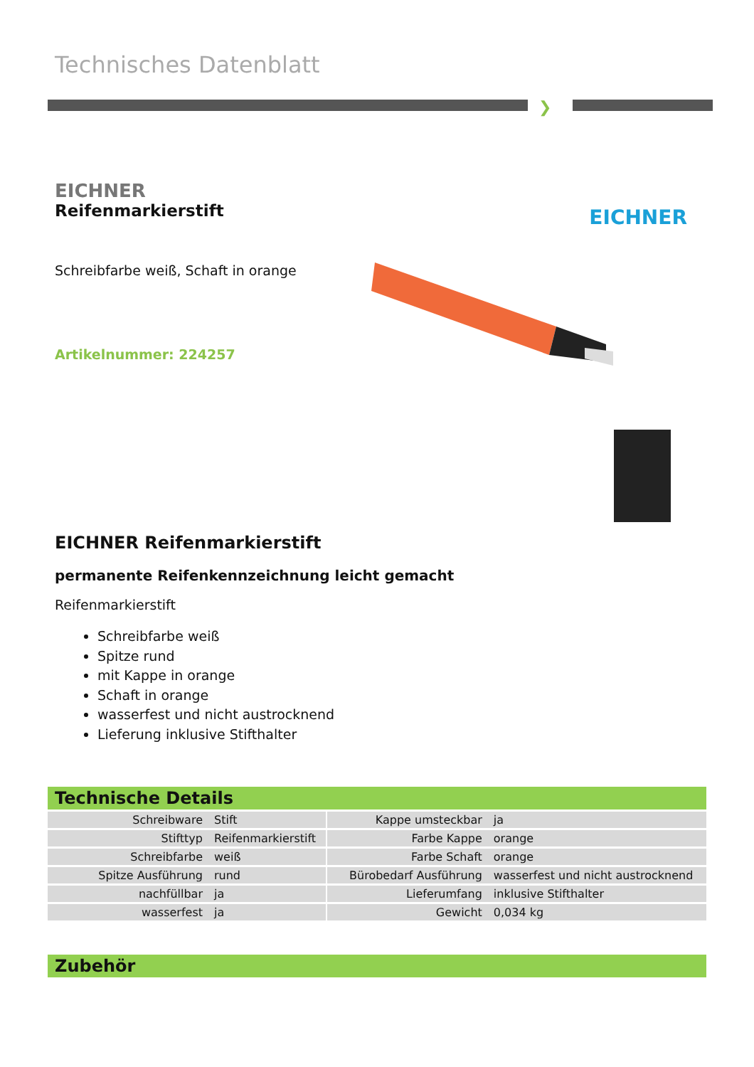Technisches Datenblatt
❯
EICHNER
Reifenmarkierstift
EICHNER
Schreibfarbe weiß, Schaft in orange
Artikelnummer: 224257
EICHNER Reifenmarkierstift
permanente Reifenkennzeichnung leicht gemacht
Reifenmarkierstift
Schreibfarbe weiß
Spitze rund
mit Kappe in orange
Schaft in orange
wasserfest und nicht austrocknend
Lieferung inklusive Stifthalter
Technische Details
| Schreibware | Stift | | Kappe umsteckbar | ja |
| Stifttyp | Reifenmarkierstift | | Farbe Kappe | orange |
| Schreibfarbe | weiß | | Farbe Schaft | orange |
| Spitze Ausführung | rund | | Bürobedarf Ausführung | wasserfest und nicht austrocknend |
| nachfüllbar | ja | | Lieferumfang | inklusive Stifthalter |
| wasserfest | ja | | Gewicht | 0,034 kg |
Zubehör